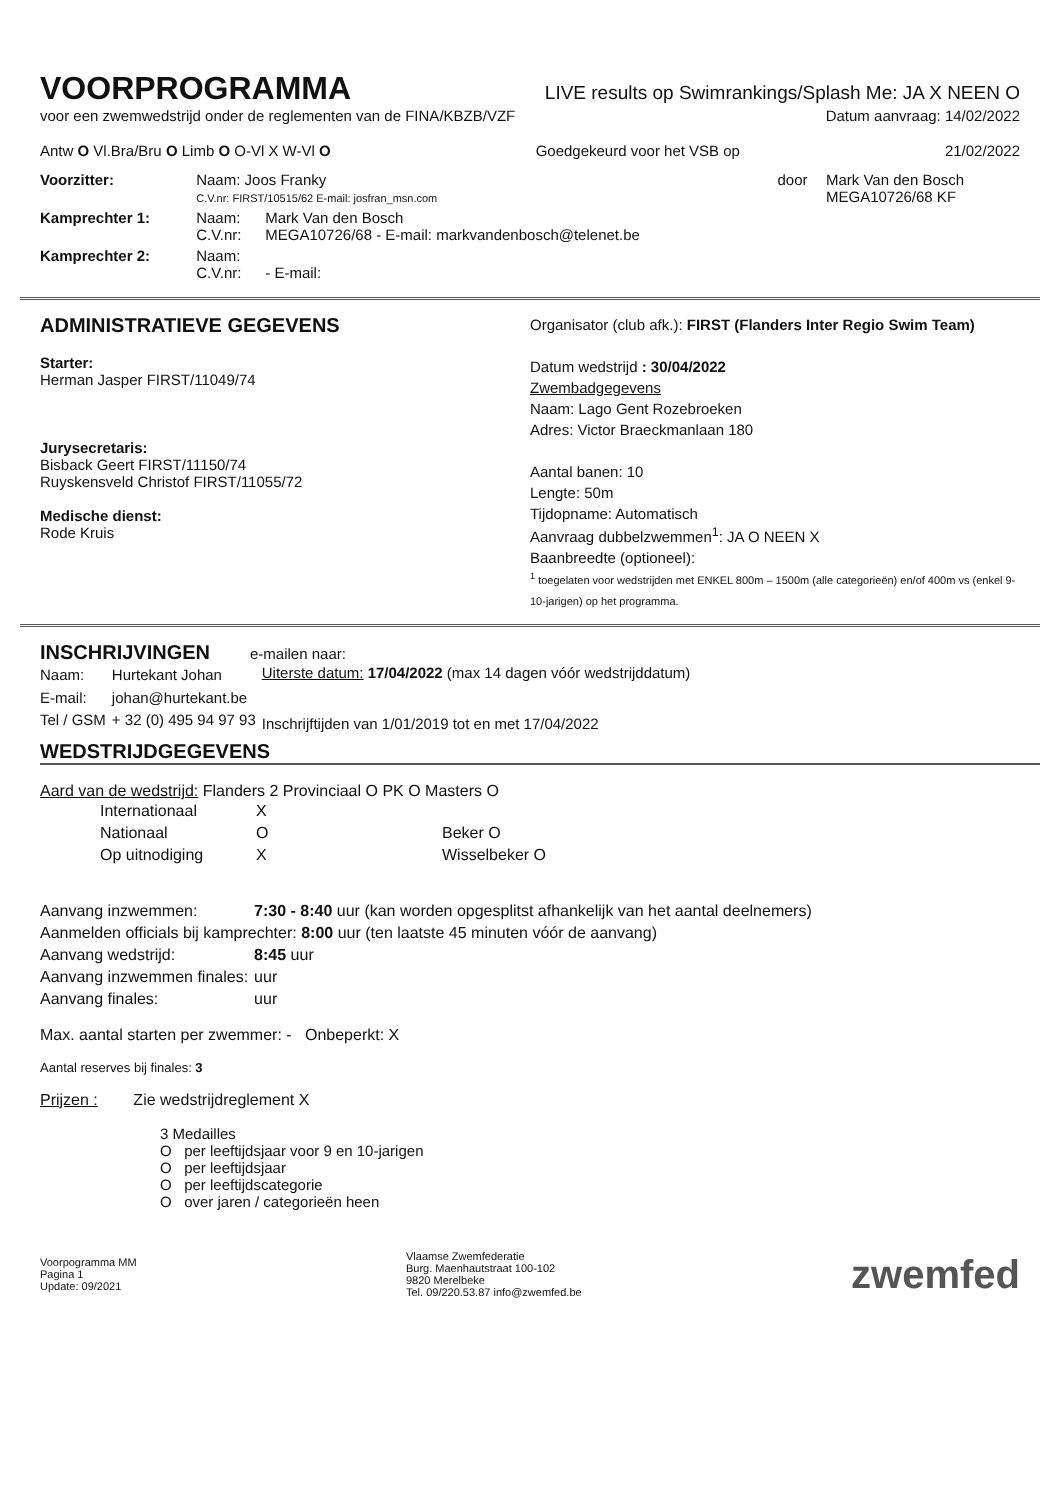VOORPROGRAMMA
LIVE results op Swimrankings/Splash Me: JA X NEEN O
voor een zwemwedstrijd onder de reglementen van de FINA/KBZB/VZF Datum aanvraag: 14/02/2022
Antw O Vl.Bra/Bru O Limb O O-Vl X W-Vl O Goedgekeurd voor het VSB op 21/02/2022
| Voorzitter: | Naam: Joos Franky C.V.nr: FIRST/10515/62 E-mail: josfran_msn.com | | door | Mark Van den Bosch MEGA10726/68 KF |
| Kamprechter 1: | Naam: C.V.nr: | Mark Van den Bosch MEGA10726/68 - E-mail: markvandenbosch@telenet.be | | |
| Kamprechter 2: | Naam: C.V.nr: | - E-mail: | | |
ADMINISTRATIEVE GEGEVENS
Starter:
Herman Jasper FIRST/11049/74
Jurysecretaris:
Bisback Geert FIRST/11150/74
Ruyskensveld Christof FIRST/11055/72
Medische dienst:
Rode Kruis
Organisator (club afk.): FIRST (Flanders Inter Regio Swim Team)
Datum wedstrijd : 30/04/2022
Zwembadgegevens
Naam: Lago Gent Rozebroeken
Adres: Victor Braeckmanlaan 180
Aantal banen: 10
Lengte: 50m
Tijdopname: Automatisch
Aanvraag dubbelzwemmen<sup>1</sup>: JA O NEEN X
Baanbreedte (optioneel):
<sup>1</sup> toegelaten voor wedstrijden met ENKEL 800m – 1500m (alle categorieën) en/of 400m vs (enkel 9-10-jarigen) op het programma.
INSCHRIJVINGEN
e-mailen naar:
| Naam: | Hurtekant Johan |
| E-mail: | johan@hurtekant.be |
| Tel / GSM | + 32 (0) 495 94 97 93 |
Uiterste datum: 17/04/2022 (max 14 dagen vóór wedstrijddatum)
Inschrijftijden van 1/01/2019 tot en met 17/04/2022
WEDSTRIJDGEGEVENS
Aard van de wedstrijd: Flanders 2 Provinciaal O PK O Masters O
| Internationaal | X | |
| Nationaal | O | Beker O |
| Op uitnodiging | X | Wisselbeker O |
| Aanvang inzwemmen: | 7:30 - 8:40 uur (kan worden opgesplitst afhankelijk van het aantal deelnemers) |
| Aanmelden officials bij kamprechter: 8:00 uur (ten laatste 45 minuten vóór de aanvang) | |
| Aanvang wedstrijd: | 8:45 uur |
| Aanvang inzwemmen finales: | uur |
| Aanvang finales: | uur |
Max. aantal starten per zwemmer: - Onbeperkt: X
Aantal reserves bij finales: 3
Prijzen : Zie wedstrijdreglement X
3 Medailles
O per leeftijdsjaar voor 9 en 10-jarigen
O per leeftijdsjaar
O per leeftijdscategorie
O over jaren / categorieën heen
Voorpogramma MM
Pagina 1
Update: 09/2021 Vlaamse Zwemfederatie
Burg. Maenhautstraat 100-102
9820 Merelbeke
Tel. 09/220.53.87 info@zwemfed.be zwemfed